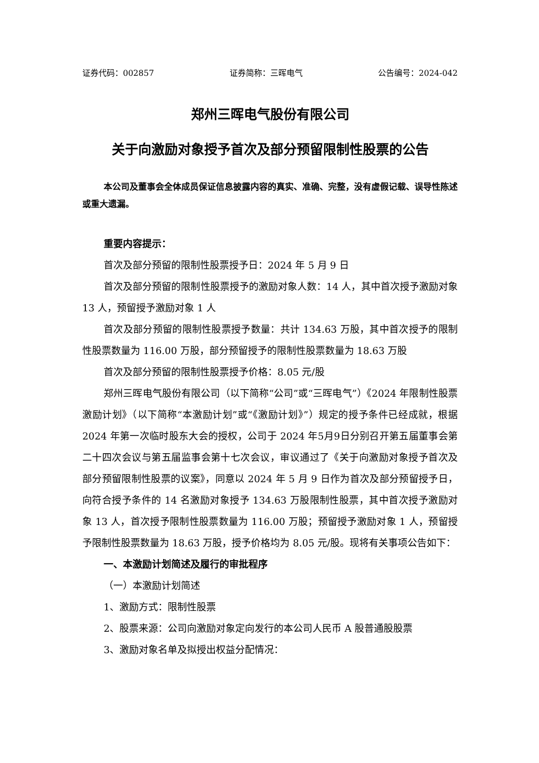证券代码：002857 证券简称：三晖电气 公告编号：2024-042
郑州三晖电气股份有限公司
关于向激励对象授予首次及部分预留限制性股票的公告
本公司及董事会全体成员保证信息披露内容的真实、准确、完整，没有虚假记载、误导性陈述或重大遗漏。
重要内容提示：
首次及部分预留的限制性股票授予日：2024 年 5 月 9 日
首次及部分预留的限制性股票授予的激励对象人数：14 人，其中首次授予激励对象 13 人，预留授予激励对象 1 人
首次及部分预留的限制性股票授予数量：共计 134.63 万股，其中首次授予的限制性股票数量为 116.00 万股，部分预留授予的限制性股票数量为 18.63 万股
首次及部分预留的限制性股票授予价格：8.05 元/股
郑州三晖电气股份有限公司（以下简称“公司”或“三晖电气”）《2024 年限制性股票激励计划》（以下简称“本激励计划”或“《激励计划》”）规定的授予条件已经成就，根据 2024 年第一次临时股东大会的授权，公司于 2024 年5月9日分别召开第五届董事会第二十四次会议与第五届监事会第十七次会议，审议通过了《关于向激励对象授予首次及部分预留限制性股票的议案》，同意以 2024 年 5 月 9 日作为首次及部分预留授予日，向符合授予条件的 14 名激励对象授予 134.63 万股限制性股票，其中首次授予激励对象 13 人，首次授予限制性股票数量为 116.00 万股；预留授予激励对象 1 人，预留授予限制性股票数量为 18.63 万股，授予价格均为 8.05 元/股。现将有关事项公告如下：
一、本激励计划简述及履行的审批程序
（一）本激励计划简述
1、激励方式：限制性股票
2、股票来源：公司向激励对象定向发行的本公司人民币 A 股普通股股票
3、激励对象名单及拟授出权益分配情况：